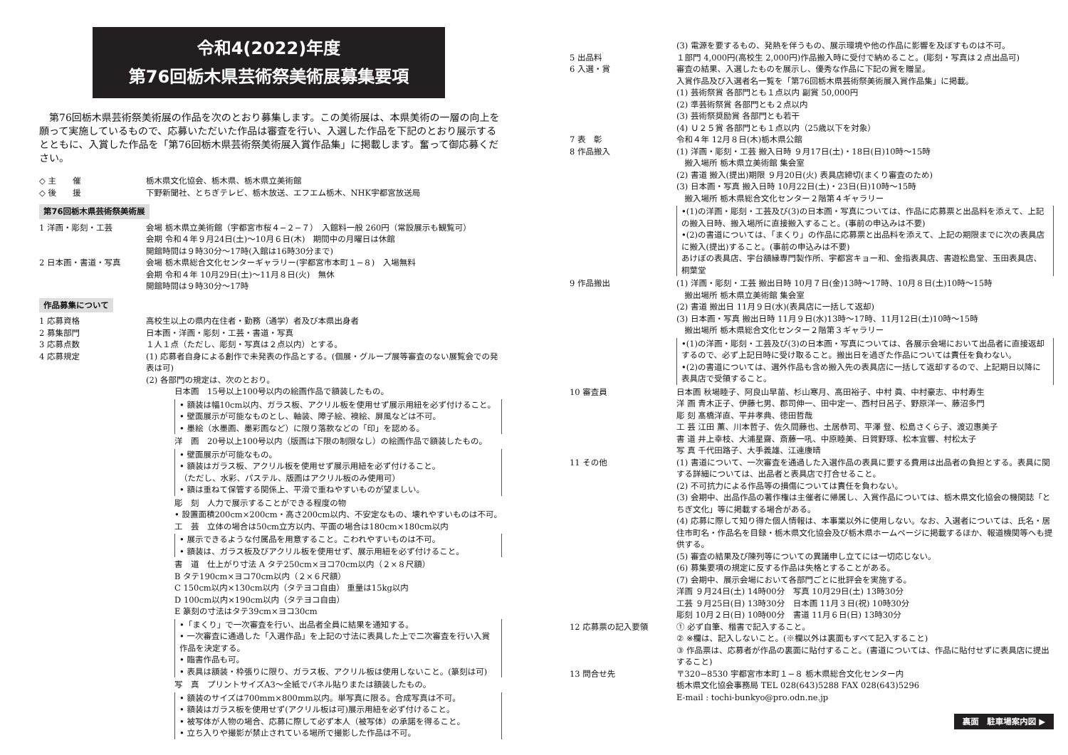令和4(2022)年度
第76回栃木県芸術祭美術展募集要項
　第76回栃木県芸術祭美術展の作品を次のとおり募集します。この美術展は、本県美術の一層の向上を願って実施しているもので、応募いただいた作品は審査を行い、入選した作品を下記のとおり展示するとともに、入賞した作品を「第76回栃木県芸術祭美術展入賞作品集」に掲載します。奮って御応募ください。
◇ 主　　催 栃木県文化協会、栃木県、栃木県立美術館
◇ 後　　援 下野新聞社、とちぎテレビ、栃木放送、エフエム栃木、NHK宇都宮放送局
第76回栃木県芸術祭美術展
1 洋画・彫刻・工芸 会場 栃木県立美術館（宇都宮市桜４−２−７）　入館料一般 260円（常設展示も観覧可）
会期 令和４年９月24日(土)〜10月６日(木)　期間中の月曜日は休館
開館時間は９時30分〜17時(入館は16時30分まで)
2 日本画・書道・写真 会場 栃木県総合文化センターギャラリー(宇都宮市本町１−８)　入場無料
会期 令和４年 10月29日(土)〜11月８日(火)　無休
開館時間は９時30分〜17時
作品募集について
1 応募資格 高校生以上の県内在住者・勤務（通学）者及び本県出身者
2 募集部門 日本画・洋画・彫刻・工芸・書道・写真
3 応募点数 １人１点（ただし、彫刻・写真は２点以内）とする。
4 応募規定 (1) 応募者自身による創作で未発表の作品とする。(個展・グループ展等審査のない展覧会での発表は可)
(2) 各部門の規定は、次のとおり。
日本画　15号以上100号以内の絵画作品で額装したもの。
• 額装は幅10cm以内、ガラス板、アクリル板を使用せず展示用紐を必ず付けること。
• 壁面展示が可能なものとし、軸装、障子絵、襖絵、屏風などは不可。
• 墨絵（水墨画、墨彩画など）に限り落款などの「印」を認める。
洋　画　20号以上100号以内（版画は下限の制限なし）の絵画作品で額装したもの。
• 壁面展示が可能なもの。
• 額装はガラス板、アクリル板を使用せず展示用紐を必ず付けること。
（ただし、水彩、パステル、版画はアクリル板のみ使用可）
• 額は重ねて保管する関係上、平滑で重ねやすいものが望ましい。
彫　刻　人力で展示することができる程度の物
• 設置面積200cm×200cm・高さ200cm以内、不安定なもの、壊れやすいものは不可。
工　芸　立体の場合は50cm立方以内、平面の場合は180cm×180cm以内
• 展示できるような付属品を用意すること。こわれやすいものは不可。
• 額装は、ガラス板及びアクリル板を使用せず、展示用紐を必ず付けること。
書　道　仕上がり寸法 A タテ250cm×ヨコ70cm以内（２×８尺額）
B タテ190cm×ヨコ70cm以内（２×６尺額）
C 150cm以内×130cm以内（タテヨコ自由） 重量は15kg以内
D 100cm以内×190cm以内（タテヨコ自由）
E 篆刻の寸法はタテ39cm×ヨコ30cm
•「まくり」で一次審査を行い、出品者全員に結果を通知する。
• 一次審査に通過した「入選作品」を上記の寸法に表具した上で二次審査を行い入賞作品を決定する。
• 臨書作品も可。
• 表具は額装・枠張りに限り、ガラス板、アクリル板は使用しないこと。(篆刻は可)
写　真　プリントサイズA3〜全紙でパネル貼りまたは額装したもの。
• 額装のサイズは700mm×800mm以内。単写真に限る。合成写真は不可。
• 額装はガラス板を使用せず(アクリル板は可)展示用紐を必ず付けること。
• 被写体が人物の場合、応募に際して必ず本人（被写体）の承諾を得ること。
• 立ち入りや撮影が禁止されている場所で撮影した作品は不可。
(3) 電源を要するもの、発熱を伴うもの、展示環境や他の作品に影響を及ぼすものは不可。
5 出品料 １部門 4,000円(高校生 2,000円)作品搬入時に受付で納めること。(彫刻・写真は２点出品可)
6 入選・賞 審査の結果、入選したものを展示し、優秀な作品に下記の賞を贈呈。
入賞作品及び入選者名一覧を「第76回栃木県芸術祭美術展入賞作品集」に掲載。
(1) 芸術祭賞 各部門とも１点以内 副賞 50,000円
(2) 準芸術祭賞 各部門とも２点以内
(3) 芸術祭奨励賞 各部門とも若干
(4) Ｕ２５賞 各部門とも１点以内（25歳以下を対象）
7 表　彰 令和４年 12月８日(木)栃木県公館
8 作品搬入 (1) 洋画・彫刻・工芸 搬入日時 ９月17日(土)・18日(日)10時〜15時
　搬入場所 栃木県立美術館 集会室
(2) 書道 搬入(提出)期限 ９月20日(火) 表具店締切(まくり審査のため)
(3) 日本画・写真 搬入日時 10月22日(土)・23日(日)10時〜15時
　搬入場所 栃木県総合文化センター２階第４ギャラリー
•(1)の洋画・彫刻・工芸及び(3)の日本画・写真については、作品に応募票と出品料を添えて、上記の搬入日時、搬入場所に直接搬入すること。(事前の申込みは不要)
•(2)の書道については、「まくり」の作品に応募票と出品料を添えて、上記の期限までに次の表具店に搬入(提出)すること。(事前の申込みは不要)
あけぼの表具店、宇台額縁専門製作所、宇都宮キョー和、金指表具店、書遊松島堂、玉田表具店、桐葉堂
9 作品搬出 (1) 洋画・彫刻・工芸 搬出日時 10月７日(金)13時〜17時、10月８日(土)10時〜15時
　搬出場所 栃木県立美術館 集会室
(2) 書道 搬出日 11月９日(水)(表具店に一括して返却)
(3) 日本画・写真 搬出日時 11月９日(水)13時〜17時、11月12日(土)10時〜15時
　搬出場所 栃木県総合文化センター２階第３ギャラリー
•(1)の洋画・彫刻・工芸及び(3)の日本画・写真については、各展示会場において出品者に直接返却するので、必ず上記日時に受け取ること。搬出日を過ぎた作品については責任を負わない。
•(2)の書道については、選外作品も含め搬入先の表具店に一括して返却するので、上記期日以降に表具店で受領すること。
10 審査員 日本画 秋場睦子、阿良山早苗、杉山寒月、高田裕子、中村 眞、中村豪志、中村寿生
洋 画 青木正子、伊藤七男、郡司伸一、田中定一、西村日呂子、野原洋一、藤沼多門
彫 刻 髙橋洋直、平井孝典、徳田哲哉
工 芸 江田 薫、川本哲子、佐久間藤也、土居恭司、平澤 登、松島さくら子、渡辺惠美子
書 道 井上幸枝、大浦星齋、斎藤一吼、中原睦美、日賀野琢、松本宜響、村松太子
写 真 千代田路子、大手義雄、江連康晴
11 その他 (1) 書道について、一次審査を通過した入選作品の表具に要する費用は出品者の負担とする。表具に関する詳細については、出品者と表具店で打合せること。
(2) 不可抗力による作品等の損傷については責任を負わない。
(3) 会期中、出品作品の著作権は主催者に帰属し、入賞作品については、栃木県文化協会の機関誌「とちぎ文化」等に掲載する場合がある。
(4) 応募に際して知り得た個人情報は、本事業以外に使用しない。なお、入選者については、氏名・居住市町名・作品名を目録・栃木県文化協会及び栃木県ホームページに掲載するほか、報道機関等へも提供する。
(5) 審査の結果及び陳列等についての異議申し立てには一切応じない。
(6) 募集要項の規定に反する作品は失格とすることがある。
(7) 会期中、展示会場において各部門ごとに批評会を実施する。
洋画 ９月24日(土) 14時00分　写真 10月29日(土) 13時30分
工芸 ９月25日(日) 13時30分　日本画 11月３日(祝) 10時30分
彫刻 10月２日(日) 10時00分　書道 11月６日(日) 13時30分
12 応募票の記入要領 ① 必ず自筆、楷書で記入すること。
② ※欄は、記入しないこと。(※欄以外は裏面もすべて記入すること)
③ 作品票は、応募者が作品の裏面に貼付すること。(書道については、作品に貼付せずに表具店に提出すること)
13 問合せ先 〒320−8530 宇都宮市本町１−８ 栃木県総合文化センター内
栃木県文化協会事務局 TEL 028(643)5288 FAX 028(643)5296
E-mail : tochi-bunkyo@pro.odn.ne.jp
裏面　駐車場案内図 ▶